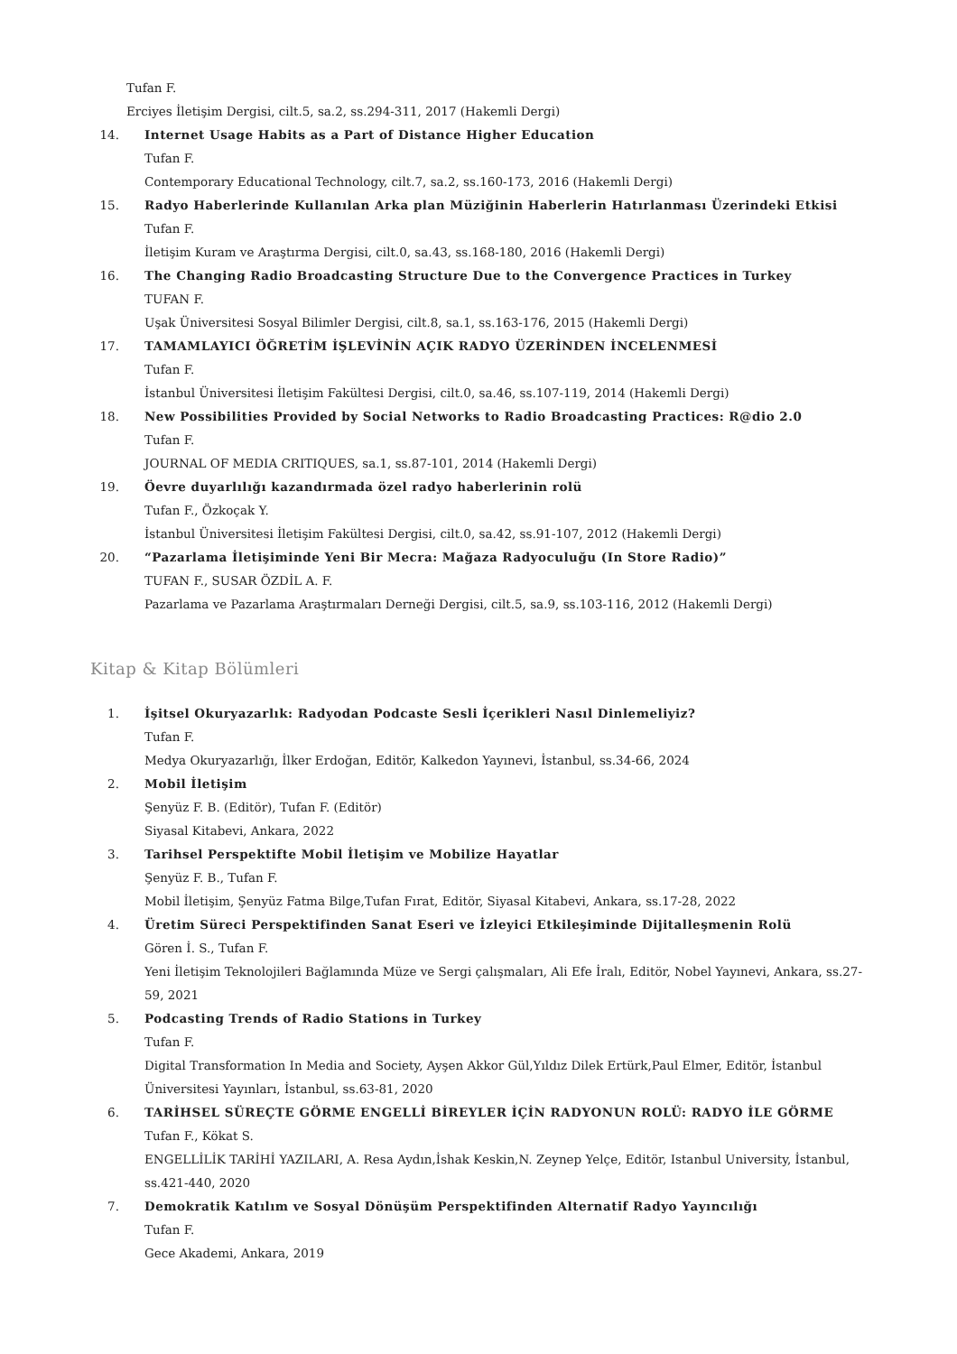Tufan F.
Erciyes İletişim Dergisi, cilt.5, sa.2, ss.294-311, 2017 (Hakemli Dergi)
14. Internet Usage Habits as a Part of Distance Higher Education
Tufan F.
Contemporary Educational Technology, cilt.7, sa.2, ss.160-173, 2016 (Hakemli Dergi)
15. Radyo Haberlerinde Kullanılan Arka plan Müziğinin Haberlerin Hatırlanması Üzerindeki Etkisi
Tufan F.
İletişim Kuram ve Araştırma Dergisi, cilt.0, sa.43, ss.168-180, 2016 (Hakemli Dergi)
16. The Changing Radio Broadcasting Structure Due to the Convergence Practices in Turkey
TUFAN F.
Uşak Üniversitesi Sosyal Bilimler Dergisi, cilt.8, sa.1, ss.163-176, 2015 (Hakemli Dergi)
17. TAMAMLAYICI ÖĞRETİM İŞLEVİNİN AÇIK RADYO ÜZERİNDEN İNCELENMESİ
Tufan F.
İstanbul Üniversitesi İletişim Fakültesi Dergisi, cilt.0, sa.46, ss.107-119, 2014 (Hakemli Dergi)
18. New Possibilities Provided by Social Networks to Radio Broadcasting Practices: R@dio 2.0
Tufan F.
JOURNAL OF MEDIA CRITIQUES, sa.1, ss.87-101, 2014 (Hakemli Dergi)
19. Öevre duyarlılığı kazandırmada özel radyo haberlerinin rolü
Tufan F., Özkoçak Y.
İstanbul Üniversitesi İletişim Fakültesi Dergisi, cilt.0, sa.42, ss.91-107, 2012 (Hakemli Dergi)
20. “Pazarlama İletişiminde Yeni Bir Mecra: Mağaza Radyoculuğu (In Store Radio)”
TUFAN F., SUSAR ÖZDİL A. F.
Pazarlama ve Pazarlama Araştırmaları Derneği Dergisi, cilt.5, sa.9, ss.103-116, 2012 (Hakemli Dergi)
Kitap & Kitap Bölümleri
1. İşitsel Okuryazarlık: Radyodan Podcaste Sesli İçerikleri Nasıl Dinlemeliyiz?
Tufan F.
Medya Okuryazarlığı, İlker Erdoğan, Editör, Kalkedon Yayınevi, İstanbul, ss.34-66, 2024
2. Mobil İletişim
Şenyüz F. B. (Editör), Tufan F. (Editör)
Siyasal Kitabevi, Ankara, 2022
3. Tarihsel Perspektifte Mobil İletişim ve Mobilize Hayatlar
Şenyüz F. B., Tufan F.
Mobil İletişim, Şenyüz Fatma Bilge,Tufan Fırat, Editör, Siyasal Kitabevi, Ankara, ss.17-28, 2022
4. Üretim Süreci Perspektifinden Sanat Eseri ve İzleyici Etkileşiminde Dijitalleşmenin Rolü
Gören İ. S., Tufan F.
Yeni İletişim Teknolojileri Bağlamında Müze ve Sergi çalışmaları, Ali Efe İralı, Editör, Nobel Yayınevi, Ankara, ss.27-59, 2021
5. Podcasting Trends of Radio Stations in Turkey
Tufan F.
Digital Transformation In Media and Society, Ayşen Akkor Gül,Yıldız Dilek Ertürk,Paul Elmer, Editör, İstanbul Üniversitesi Yayınları, İstanbul, ss.63-81, 2020
6. TARİHSEL SÜREÇTE GÖRME ENGELLİ BİREYLER İÇİN RADYONUN ROLÜ: RADYO İLE GÖRME
Tufan F., Kökat S.
ENGELLİLİK TARİHİ YAZILARI, A. Resa Aydın,İshak Keskin,N. Zeynep Yelçe, Editör, Istanbul University, İstanbul, ss.421-440, 2020
7. Demokratik Katılım ve Sosyal Dönüşüm Perspektifinden Alternatif Radyo Yayıncılığı
Tufan F.
Gece Akademi, Ankara, 2019